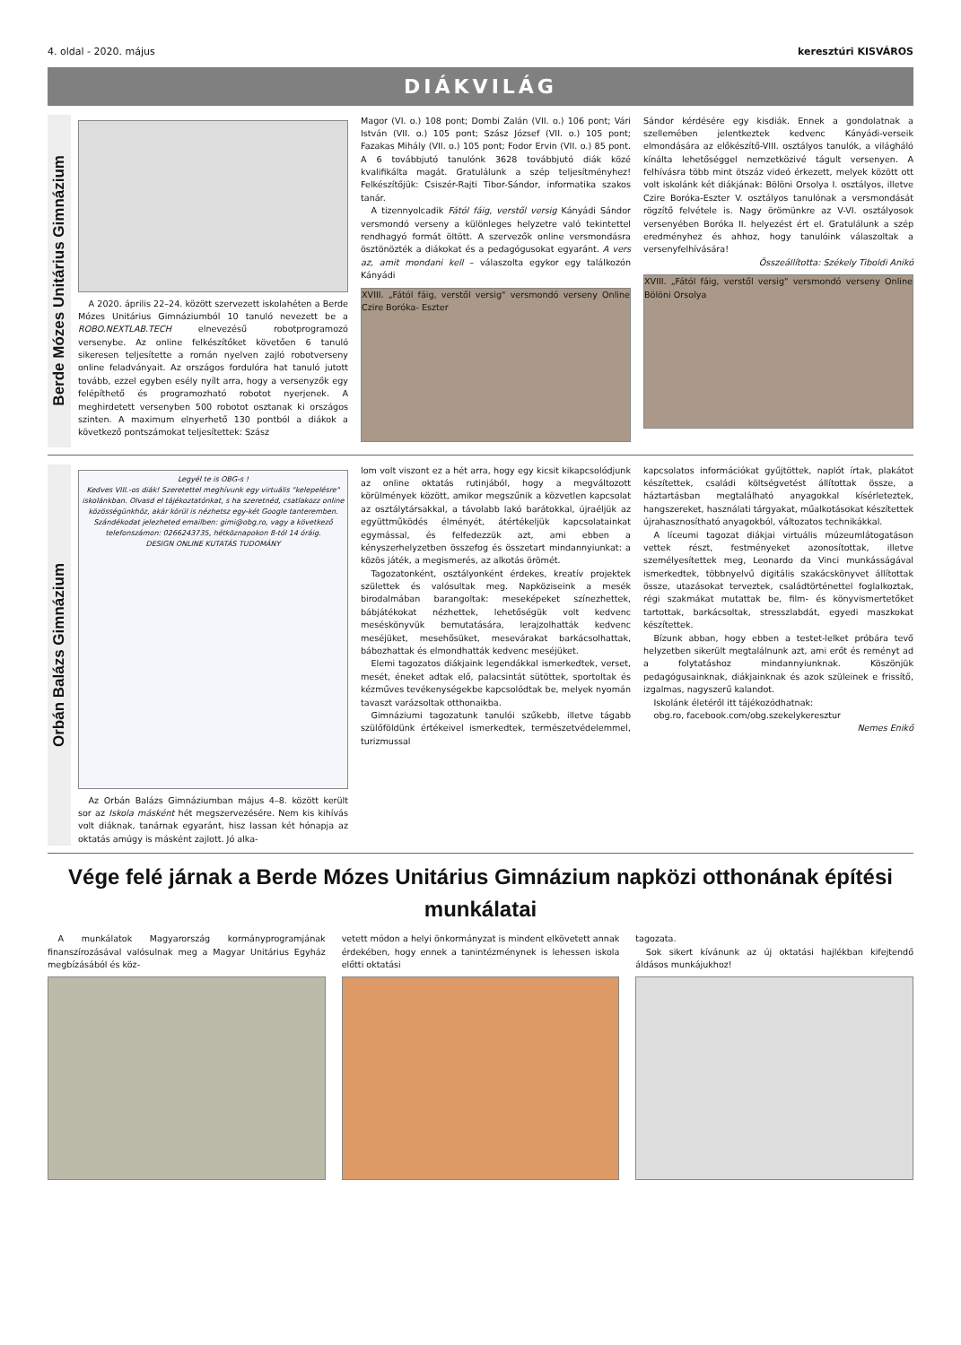4. oldal - 2020. május keresztúri KISVÁROS
DIÁKVILÁG
Berde Mózes Unitárius Gimnázium
A 2020. április 22–24. között szervezett iskolahéten a Berde Mózes Unitárius Gimnáziumból 10 tanuló nevezett be a ROBO.NEXTLAB.TECH elnevezésű robotprogramozó versenybe. Az online felkészítőket követően 6 tanuló sikeresen teljesítette a román nyelven zajló robotverseny online feladványait. Az országos fordulóra hat tanuló jutott tovább, ezzel egyben esély nyílt arra, hogy a versenyzők egy felépíthető és programozható robotot nyerjenek. A meghirdetett versenyben 500 robotot osztanak ki országos szinten. A maximum elnyerhető 130 pontból a diákok a következő pontszámokat teljesítettek: Szász
Magor (VI. o.) 108 pont; Dombi Zalán (VII. o.) 106 pont; Vári István (VII. o.) 105 pont; Szász József (VII. o.) 105 pont; Fazakas Mihály (VII. o.) 105 pont; Fodor Ervin (VII. o.) 85 pont. A 6 továbbjutó tanulónk 3628 továbbjutó diák közé kvalifikálta magát. Gratulálunk a szép teljesítményhez! Felkészítőjük: Csiszér-Rajti Tibor-Sándor, informatika szakos tanár.
A tizennyolcadik Fától fáig, verstől versig Kányádi Sándor versmondó verseny a különleges helyzetre való tekintettel rendhagyó formát öltött. A szervezők online versmondásra ösztönözték a diákokat és a pedagógusokat egyaránt. A vers az, amit mondani kell – válaszolta egykor egy találkozón Kányádi
XVIII. „Fától fáig, verstől versig" versmondó verseny Online Czire Boróka- Eszter
Sándor kérdésére egy kisdiák. Ennek a gondolatnak a szellemében jelentkeztek kedvenc Kányádi-verseik elmondására az előkészítő-VIII. osztályos tanulók, a világháló kínálta lehetőséggel nemzetközivé tágult versenyen. A felhívásra több mint ötszáz videó érkezett, melyek között ott volt iskolánk két diákjának: Bölöni Orsolya I. osztályos, illetve Czire Boróka-Eszter V. osztályos tanulónak a versmondását rögzítő felvétele is. Nagy örömünkre az V-VI. osztályosok versenyében Boróka II. helyezést ért el. Gratulálunk a szép eredményhez és ahhoz, hogy tanulóink válaszoltak a versenyfelhívására!
Összeállította: Székely Tiboldi Anikó
XVIII. „Fától fáig, verstől versig" versmondó verseny Online Bölöni Orsolya
Orbán Balázs Gimnázium
Legyél te is OBG-s !
Kedves VIII.-os diák! Szeretettel meghívunk egy virtuális "kelepelésre" iskolánkban. Olvasd el tájékoztatónkat, s ha szeretnéd, csatlakozz online közösségünkhöz, akár körül is nézhetsz egy-két Google tanteremben. Szándékodat jelezheted emailben: gimi@obg.ro, vagy a következő telefonszámon: 0266243735, hétköznapokon 8-tól 14 óráig.
DESIGN ONLINE KUTATÁS TUDOMÁNY
Az Orbán Balázs Gimnáziumban május 4–8. között került sor az Iskola másként hét megszervezésére. Nem kis kihívás volt diáknak, tanárnak egyaránt, hisz lassan két hónapja az oktatás amúgy is másként zajlott. Jó alka-
lom volt viszont ez a hét arra, hogy egy kicsit kikapcsolódjunk az online oktatás rutinjából, hogy a megváltozott körülmények között, amikor megszűnik a közvetlen kapcsolat az osztálytársakkal, a távolabb lakó barátokkal, újraéljük az együttműködés élményét, átértékeljük kapcsolatainkat egymással, és felfedezzük azt, ami ebben a kényszerhelyzetben összefog és összetart mindannyiunkat: a közös játék, a megismerés, az alkotás örömét.
Tagozatonként, osztályonként érdekes, kreatív projektek születtek és valósultak meg. Napköziseink a mesék birodalmában barangoltak: meseképeket színezhettek, bábjátékokat nézhettek, lehetőségük volt kedvenc meséskönyvük bemutatására, lerajzolhatták kedvenc meséjüket, mesehősüket, mesevárakat barkácsolhattak, bábozhattak és elmondhatták kedvenc meséjüket.
Elemi tagozatos diákjaink legendákkal ismerkedtek, verset, mesét, éneket adtak elő, palacsintát sütöttek, sportoltak és kézműves tevékenységekbe kapcsolódtak be, melyek nyomán tavaszt varázsoltak otthonaikba.
Gimnáziumi tagozatunk tanulói szűkebb, illetve tágabb szülőföldünk értékeivel ismerkedtek, természetvédelemmel, turizmussal
kapcsolatos információkat gyűjtöttek, naplót írtak, plakátot készítettek, családi költségvetést állítottak össze, a háztartásban megtalálható anyagokkal kísérleteztek, hangszereket, használati tárgyakat, műalkotásokat készítettek újrahasznosítható anyagokból, változatos technikákkal.
A líceumi tagozat diákjai virtuális múzeumlátogatáson vettek részt, festményeket azonosítottak, illetve személyesítettek meg, Leonardo da Vinci munkásságával ismerkedtek, többnyelvű digitális szakácskönyvet állítottak össze, utazásokat terveztek, családtörténettel foglalkoztak, régi szakmákat mutattak be, film- és könyvismertetőket tartottak, barkácsoltak, stresszlabdát, egyedi maszkokat készítettek.
Bízunk abban, hogy ebben a testet-lelket próbára tevő helyzetben sikerült megtalálnunk azt, ami erőt és reményt ad a folytatáshoz mindannyiunknak. Köszönjük pedagógusainknak, diákjainknak és azok szüleinek e frissítő, izgalmas, nagyszerű kalandot.
Iskolánk életéről itt tájékozódhatnak:
obg.ro, facebook.com/obg.szekelykeresztur
Nemes Enikő
Vége felé járnak a Berde Mózes Unitárius Gimnázium napközi otthonának építési munkálatai
A munkálatok Magyarország kormányprogramjának finanszírozásával valósulnak meg a Magyar Unitárius Egyház megbízásából és köz-
vetett módon a helyi önkormányzat is mindent elkövetett annak érdekében, hogy ennek a tanintézménynek is lehessen iskola előtti oktatási
tagozata.
Sok sikert kívánunk az új oktatási hajlékban kifejtendő áldásos munkájukhoz!